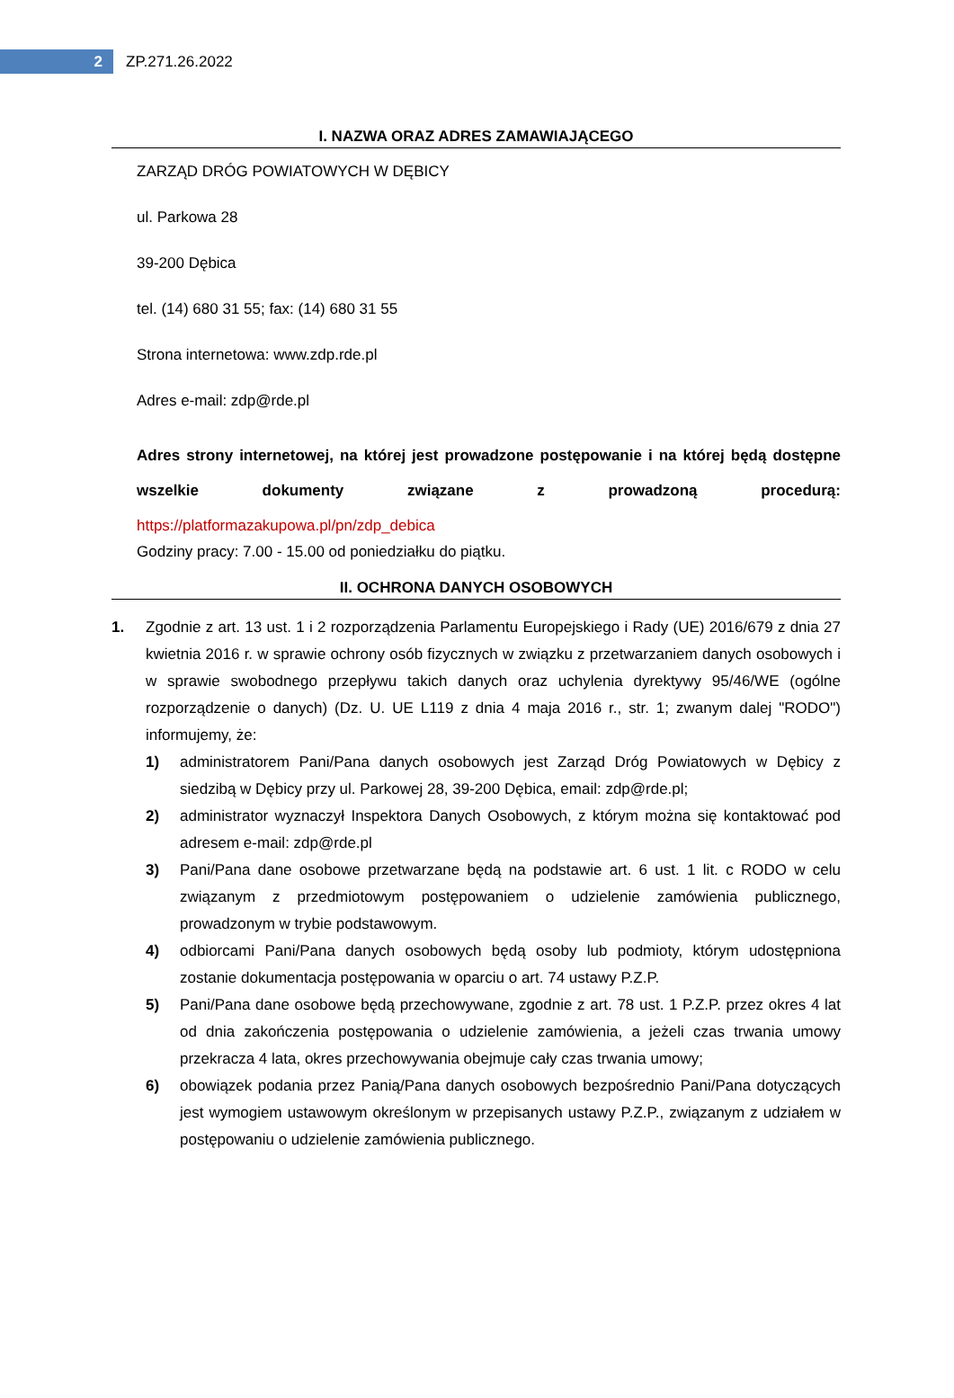2
ZP.271.26.2022
I. NAZWA ORAZ ADRES ZAMAWIAJĄCEGO
ZARZĄD DRÓG POWIATOWYCH W DĘBICY
ul. Parkowa 28
39-200 Dębica
tel. (14) 680 31 55; fax: (14) 680 31 55
Strona internetowa: www.zdp.rde.pl
Adres e-mail: zdp@rde.pl
Adres strony internetowej, na której jest prowadzone postępowanie i na której będą dostępne wszelkie dokumenty związane z prowadzoną procedurą: https://platformazakupowa.pl/pn/zdp_debica
Godziny pracy: 7.00 - 15.00 od poniedziałku do piątku.
II. OCHRONA DANYCH OSOBOWYCH
1. Zgodnie z art. 13 ust. 1 i 2 rozporządzenia Parlamentu Europejskiego i Rady (UE) 2016/679 z dnia 27 kwietnia 2016 r. w sprawie ochrony osób fizycznych w związku z przetwarzaniem danych osobowych i w sprawie swobodnego przepływu takich danych oraz uchylenia dyrektywy 95/46/WE (ogólne rozporządzenie o danych) (Dz. U. UE L119 z dnia 4 maja 2016 r., str. 1; zwanym dalej "RODO") informujemy, że:
1) administratorem Pani/Pana danych osobowych jest Zarząd Dróg Powiatowych w Dębicy z siedzibą w Dębicy przy ul. Parkowej 28, 39-200 Dębica, email: zdp@rde.pl;
2) administrator wyznaczył Inspektora Danych Osobowych, z którym można się kontaktować pod adresem e-mail: zdp@rde.pl
3) Pani/Pana dane osobowe przetwarzane będą na podstawie art. 6 ust. 1 lit. c RODO w celu związanym z przedmiotowym postępowaniem o udzielenie zamówienia publicznego, prowadzonym w trybie podstawowym.
4) odbiorcami Pani/Pana danych osobowych będą osoby lub podmioty, którym udostępniona zostanie dokumentacja postępowania w oparciu o art. 74 ustawy P.Z.P.
5) Pani/Pana dane osobowe będą przechowywane, zgodnie z art. 78 ust. 1 P.Z.P. przez okres 4 lat od dnia zakończenia postępowania o udzielenie zamówienia, a jeżeli czas trwania umowy przekracza 4 lata, okres przechowywania obejmuje cały czas trwania umowy;
6) obowiązek podania przez Panią/Pana danych osobowych bezpośrednio Pani/Pana dotyczących jest wymogiem ustawowym określonym w przepisanych ustawy P.Z.P., związanym z udziałem w postępowaniu o udzielenie zamówienia publicznego.